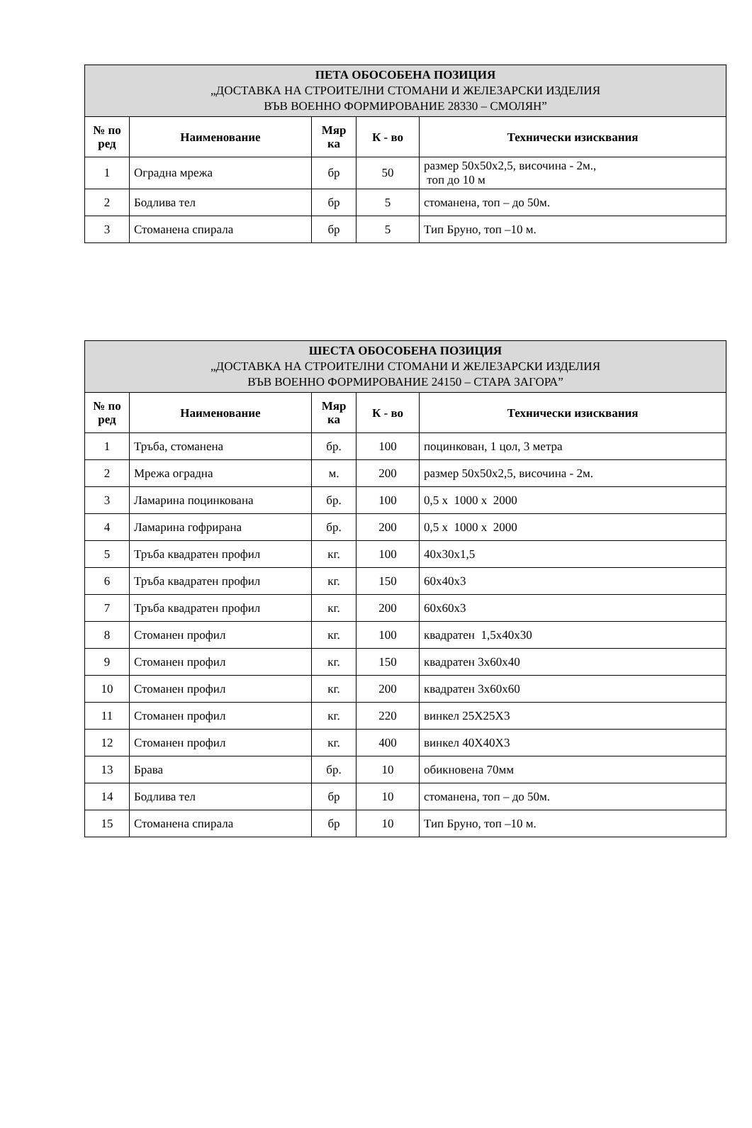| ПЕТА ОБОСОБЕНА ПОЗИЦИЯ „ДОСТАВКА НА СТРОИТЕЛНИ СТОМАНИ И ЖЕЛЕЗАРСКИ ИЗДЕЛИЯ ВЪВ ВОЕННО ФОРМИРОВАНИЕ 28330 – СМОЛЯН” | | | | |
| --- | --- | --- | --- | --- |
| № по ред | Наименование | Мяр ка | К - во | Технически изисквания |
| 1 | Оградна мрежа | бр | 50 | размер 50x50x2,5, височина - 2м., топ до 10 м |
| 2 | Бодлива тел | бр | 5 | стоманена, топ – до 50м. |
| 3 | Стоманена спирала | бр | 5 | Тип Бруно, топ –10 м. |
| ШЕСТА ОБОСОБЕНА ПОЗИЦИЯ „ДОСТАВКА НА СТРОИТЕЛНИ СТОМАНИ И ЖЕЛЕЗАРСКИ ИЗДЕЛИЯ ВЪВ ВОЕННО ФОРМИРОВАНИЕ 24150 – СТАРА ЗАГОРА” | | | | |
| --- | --- | --- | --- | --- |
| № по ред | Наименование | Мяр ка | К - во | Технически изисквания |
| 1 | Тръба, стоманена | бр. | 100 | поцинкован, 1 цол, 3 метра |
| 2 | Мрежа оградна | м. | 200 | размер 50x50x2,5, височина - 2м. |
| 3 | Ламарина поцинкована | бр. | 100 | 0,5 x 1000 x 2000 |
| 4 | Ламарина гофрирана | бр. | 200 | 0,5 x 1000 x 2000 |
| 5 | Тръба квадратен профил | кг. | 100 | 40x30x1,5 |
| 6 | Тръба квадратен профил | кг. | 150 | 60x40x3 |
| 7 | Тръба квадратен профил | кг. | 200 | 60x60x3 |
| 8 | Стоманен профил | кг. | 100 | квадратен 1,5x40x30 |
| 9 | Стоманен профил | кг. | 150 | квадратен 3x60x40 |
| 10 | Стоманен профил | кг. | 200 | квадратен 3x60x60 |
| 11 | Стоманен профил | кг. | 220 | винкел 25X25X3 |
| 12 | Стоманен профил | кг. | 400 | винкел 40X40X3 |
| 13 | Брава | бр. | 10 | обикновена 70мм |
| 14 | Бодлива тел | бр | 10 | стоманена, топ – до 50м. |
| 15 | Стоманена спирала | бр | 10 | Тип Бруно, топ –10 м. |